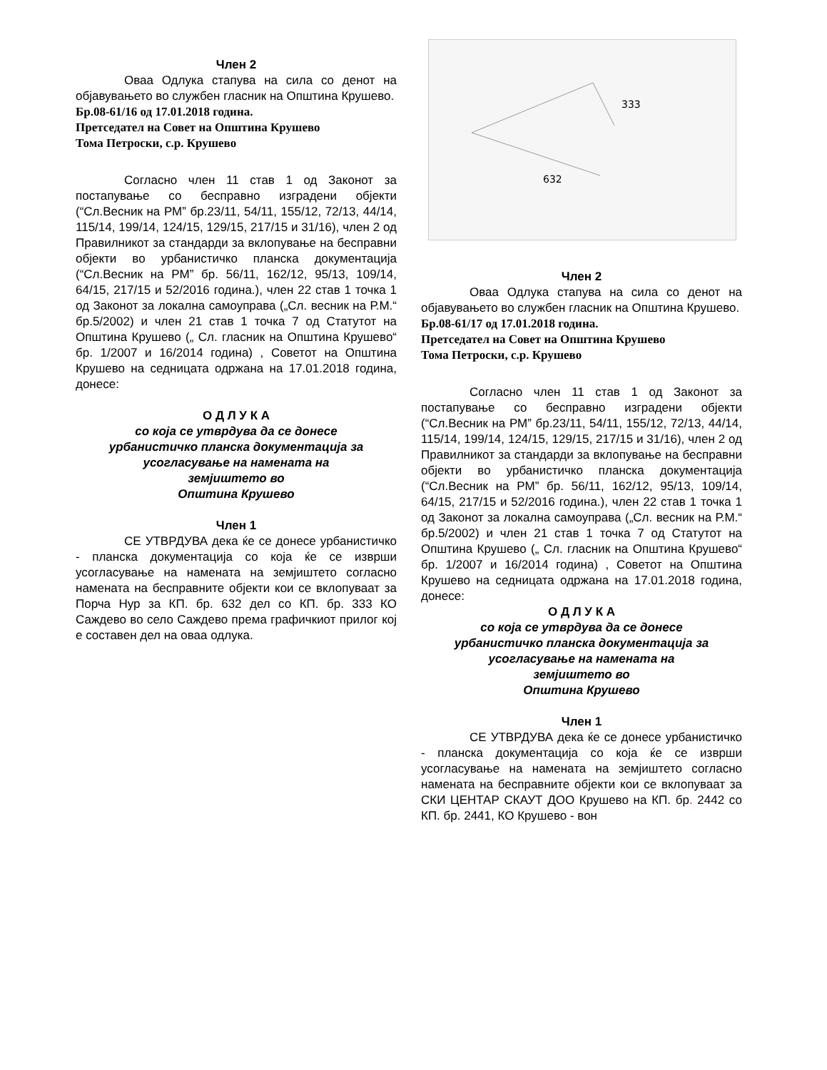Член 2
Оваа Одлука стапува на сила со денот на објавувањето во службен гласник на Општина Крушево.
Бр.08-61/16 од 17.01.2018 година.
Претседател на Совет на Општина Крушево
Тома Петроски, с.р. Крушево
Согласно член 11 став 1 од Законот за постапување со бесправно изградени објекти (“Сл.Весник на РМ” бр.23/11, 54/11, 155/12, 72/13, 44/14, 115/14, 199/14, 124/15, 129/15, 217/15 и 31/16), член 2 од Правилникот за стандарди за вклопување на бесправни објекти во урбанистичко планска документација (“Сл.Весник на РМ” бр. 56/11, 162/12, 95/13, 109/14, 64/15, 217/15 и 52/2016 година.), член 22 став 1 точка 1 од Законот за локална самоуправа („Сл. весник на Р.М.“ бр.5/2002) и член 21 став 1 точка 7 од Статутот на Општина Крушево („ Сл. гласник на Општина Крушево“ бр. 1/2007 и 16/2014 година) , Советот на Општина Крушево на седницата одржана на 17.01.2018 година, донесе:
О Д Л У К А
со која се утврдува да се донесе
урбанистичко планска документација за
усогласување на намената на
земјиштето во
Општина Крушево
Член 1
СЕ УТВРДУВА дека ќе се донесе урбанистичко - планска документација со која ќе се изврши усогласување на намената на земјиштето согласно намената на бесправните објекти кои се вклопуваат за Порча Нур за КП. бр. 632 дел со КП. бр. 333 КО Саждево во село Саждево према графичкиот прилог кој е составен дел на оваа одлука.
333
632
Член 2
Оваа Одлука стапува на сила со денот на објавувањето во службен гласник на Општина Крушево.
Бр.08-61/17 од 17.01.2018 година.
Претседател на Совет на Општина Крушево
Тома Петроски, с.р. Крушево
Согласно член 11 став 1 од Законот за постапување со бесправно изградени објекти (“Сл.Весник на РМ” бр.23/11, 54/11, 155/12, 72/13, 44/14, 115/14, 199/14, 124/15, 129/15, 217/15 и 31/16), член 2 од Правилникот за стандарди за вклопување на бесправни објекти во урбанистичко планска документација (“Сл.Весник на РМ” бр. 56/11, 162/12, 95/13, 109/14, 64/15, 217/15 и 52/2016 година.), член 22 став 1 точка 1 од Законот за локална самоуправа („Сл. весник на Р.М.“ бр.5/2002) и член 21 став 1 точка 7 од Статутот на Општина Крушево („ Сл. гласник на Општина Крушево“ бр. 1/2007 и 16/2014 година) , Советот на Општина Крушево на седницата одржана на 17.01.2018 година, донесе:
О Д Л У К А
со која се утврдува да се донесе
урбанистичко планска документација за
усогласување на намената на
земјиштето во
Општина Крушево
Член 1
СЕ УТВРДУВА дека ќе се донесе урбанистичко - планска документација со која ќе се изврши усогласување на намената на земјиштето согласно намената на бесправните објекти кои се вклопуваат за СКИ ЦЕНТАР СКАУТ ДОО Крушево на КП. бр. 2442 со КП. бр. 2441, КО Крушево - вон